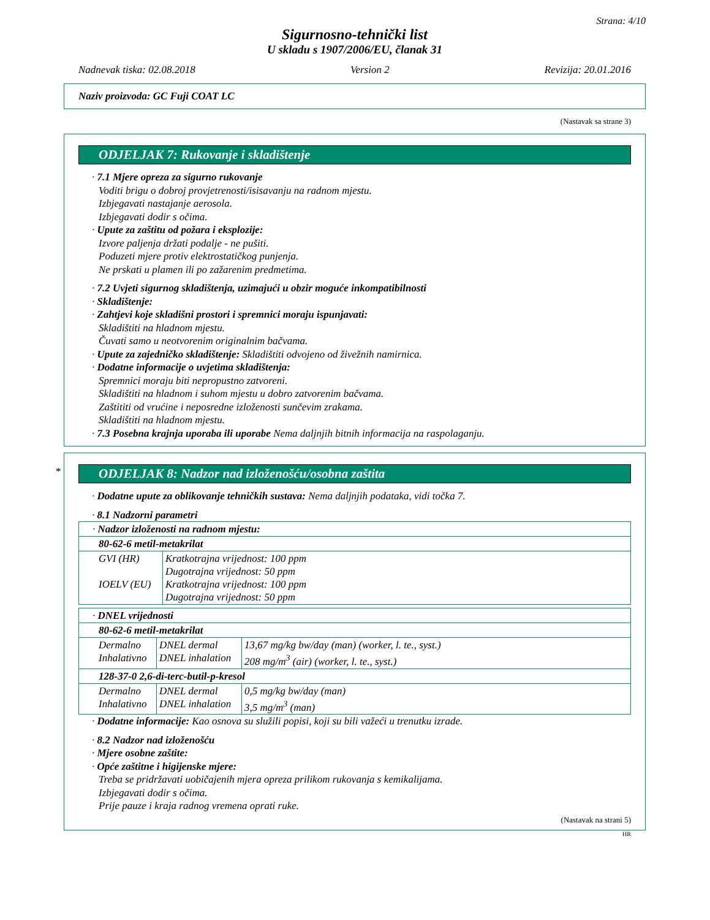Strana: 4/10
Sigurnosno-tehnički list
U skladu s 1907/2006/EU, članak 31
Nadnevak tiska: 02.08.2018 Version 2 Revizija: 20.01.2016
Naziv proizvoda: GC Fuji COAT LC
(Nastavak sa strane 3)
ODJELJAK 7: Rukovanje i skladištenje
· 7.1 Mjere opreza za sigurno rukovanje
Voditi brigu o dobroj provjetrenosti/isisavanju na radnom mjestu.
Izbjegavati nastajanje aerosola.
Izbjegavati dodir s očima.
· Upute za zaštitu od požara i eksplozije:
Izvore paljenja držati podalje - ne pušiti.
Poduzeti mjere protiv elektrostatičkog punjenja.
Ne prskati u plamen ili po zažarenim predmetima.
· 7.2 Uvjeti sigurnog skladištenja, uzimajući u obzir moguće inkompatibilnosti
· Skladištenje:
· Zahtjevi koje skladišni prostori i spremnici moraju ispunjavati:
Skladištiti na hladnom mjestu.
Čuvati samo u neotvorenim originalnim bačvama.
· Upute za zajedničko skladištenje: Skladištiti odvojeno od živežnih namirnica.
· Dodatne informacije o uvjetima skladištenja:
Spremnici moraju biti nepropustno zatvoreni.
Skladištiti na hladnom i suhom mjestu u dobro zatvorenim bačvama.
Zaštititi od vrućine i neposredne izloženosti sunčevim zrakama.
Skladištiti na hladnom mjestu.
· 7.3 Posebna krajnja uporaba ili uporabe Nema daljnjih bitnih informacija na raspolaganju.
*
ODJELJAK 8: Nadzor nad izloženošću/osobna zaštita
· Dodatne upute za oblikovanje tehničkih sustava: Nema daljnjih podataka, vidi točka 7.
· 8.1 Nadzorni parametri
| · Nadzor izloženosti na radnom mjestu: | |
| 80-62-6 metil-metakrilat | |
| GVI (HR) IOELV (EU) | Kratkotrajna vrijednost: 100 ppm Dugotrajna vrijednost: 50 ppm Kratkotrajna vrijednost: 100 ppm Dugotrajna vrijednost: 50 ppm |
| · DNEL vrijednosti | | |
| 80-62-6 metil-metakrilat | | |
| Dermalno Inhalativno | DNEL dermal DNEL inhalation | 13,67 mg/kg bw/day (man) (worker, l. te., syst.) 208 mg/m<sup>3</sup> (air) (worker, l. te., syst.) |
| 128-37-0 2,6-di-terc-butil-p-kresol | | |
| Dermalno Inhalativno | DNEL dermal DNEL inhalation | 0,5 mg/kg bw/day (man) 3,5 mg/m<sup>3</sup> (man) |
· Dodatne informacije: Kao osnova su služili popisi, koji su bili važeći u trenutku izrade.
· 8.2 Nadzor nad izloženošću
· Mjere osobne zaštite:
· Opće zaštitne i higijenske mjere:
Treba se pridržavati uobičajenih mjera opreza prilikom rukovanja s kemikalijama.
Izbjegavati dodir s očima.
Prije pauze i kraja radnog vremena oprati ruke.
(Nastavak na strani 5)
HR